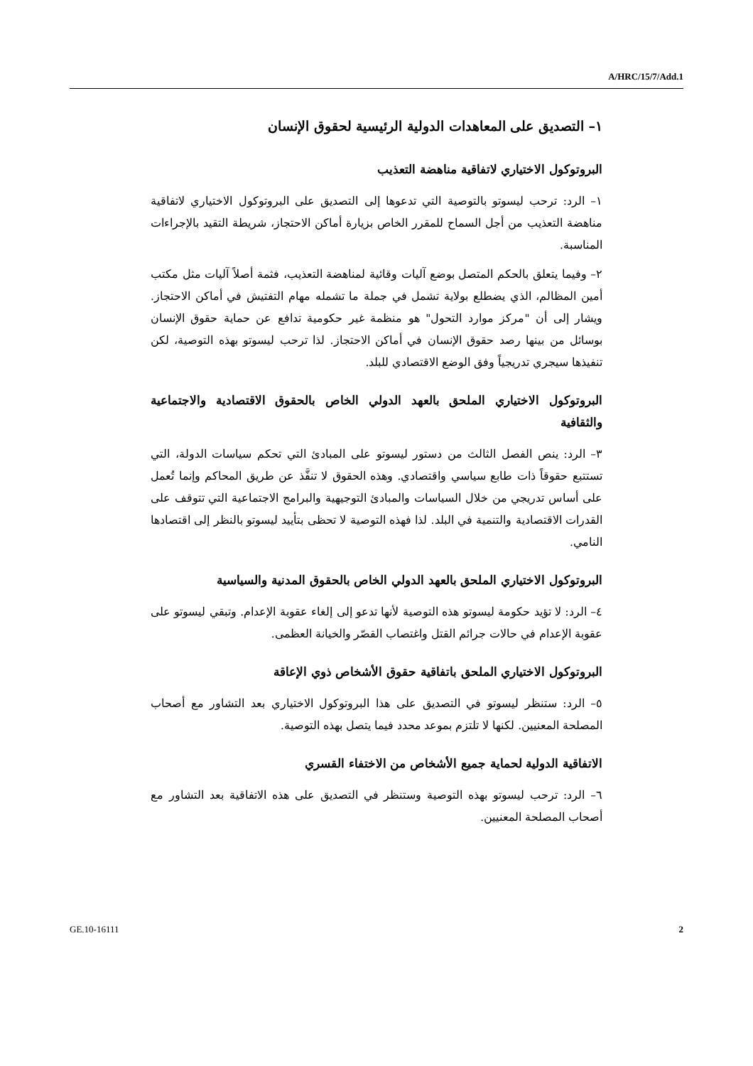A/HRC/15/7/Add.1
١– التصديق على المعاهدات الدولية الرئيسية لحقوق الإنسان
البروتوكول الاختياري لاتفاقية مناهضة التعذيب
١– الرد: ترحب ليسوتو بالتوصية التي تدعوها إلى التصديق على البروتوكول الاختياري لاتفاقية مناهضة التعذيب من أجل السماح للمقرر الخاص بزيارة أماكن الاحتجاز، شريطة التقيد بالإجراءات المناسبة.
٢– وفيما يتعلق بالحكم المتصل بوضع آليات وقائية لمناهضة التعذيب، فثمة أصلاً آليات مثل مكتب أمين المظالم، الذي يضطلع بولاية تشمل في جملة ما تشمله مهام التفتيش في أماكن الاحتجاز. ويشار إلى أن "مركز موارد التحول" هو منظمة غير حكومية تدافع عن حماية حقوق الإنسان بوسائل من بينها رصد حقوق الإنسان في أماكن الاحتجاز. لذا ترحب ليسوتو بهذه التوصية، لكن تنفيذها سيجري تدريجياً وفق الوضع الاقتصادي للبلد.
البروتوكول الاختياري الملحق بالعهد الدولي الخاص بالحقوق الاقتصادية والاجتماعية والثقافية
٣– الرد: ينص الفصل الثالث من دستور ليسوتو على المبادئ التي تحكم سياسات الدولة، التي تستتبع حقوقاً ذات طابع سياسي واقتصادي. وهذه الحقوق لا تنفَّذ عن طريق المحاكم وإنما تُعمل على أساس تدريجي من خلال السياسات والمبادئ التوجيهية والبرامج الاجتماعية التي تتوقف على القدرات الاقتصادية والتنمية في البلد. لذا فهذه التوصية لا تحظى بتأييد ليسوتو بالنظر إلى اقتصادها النامي.
البروتوكول الاختياري الملحق بالعهد الدولي الخاص بالحقوق المدنية والسياسية
٤– الرد: لا تؤيد حكومة ليسوتو هذه التوصية لأنها تدعو إلى إلغاء عقوبة الإعدام. وتبقي ليسوتو على عقوبة الإعدام في حالات جرائم القتل واغتصاب القصّر والخيانة العظمى.
البروتوكول الاختياري الملحق باتفاقية حقوق الأشخاص ذوي الإعاقة
٥– الرد: ستنظر ليسوتو في التصديق على هذا البروتوكول الاختياري بعد التشاور مع أصحاب المصلحة المعنيين. لكنها لا تلتزم بموعد محدد فيما يتصل بهذه التوصية.
الاتفاقية الدولية لحماية جميع الأشخاص من الاختفاء القسري
٦– الرد: ترحب ليسوتو بهذه التوصية وستنظر في التصديق على هذه الاتفاقية بعد التشاور مع أصحاب المصلحة المعنيين.
GE.10-16111 2